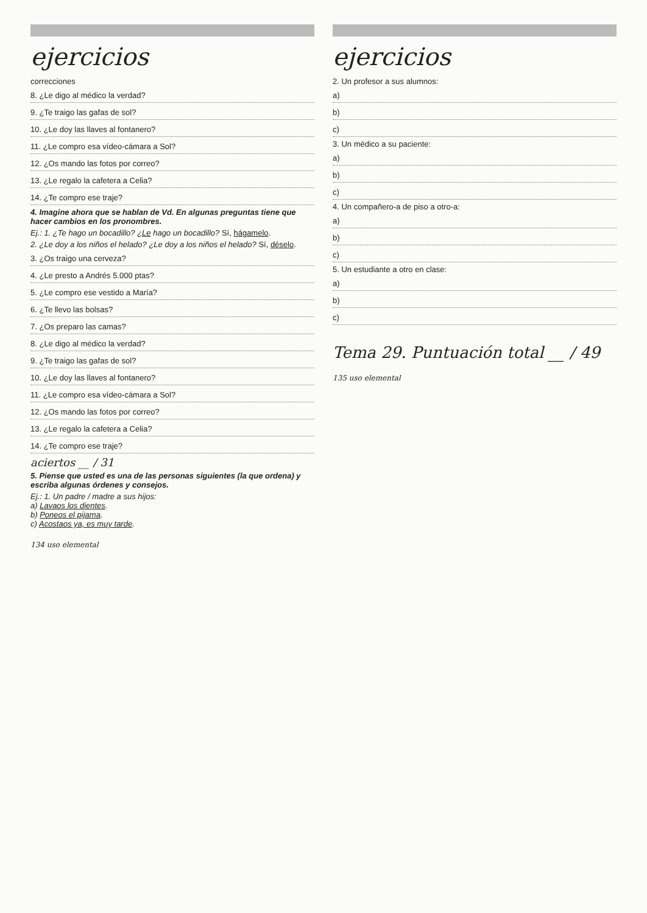ejercicios
correcciones
8. ¿Le digo al médico la verdad?
9. ¿Te traigo las gafas de sol?
10. ¿Le doy las llaves al fontanero?
11. ¿Le compro esa vídeo-cámara a Sol?
12. ¿Os mando las fotos por correo?
13. ¿Le regalo la cafetera a Celia?
14. ¿Te compro ese traje?
4. Imagine ahora que se hablan de Vd. En algunas preguntas tiene que hacer cambios en los pronombres.
Ej.: 1. ¿Te hago un bocadillo? ¿Le hago un bocadillo? Sí, hágamelo.
2. ¿Le doy a los niños el helado? ¿Le doy a los niños el helado? Sí, déselo.
3. ¿Os traigo una cerveza?
4. ¿Le presto a Andrés 5.000 ptas?
5. ¿Le compro ese vestido a María?
6. ¿Te llevo las bolsas?
7. ¿Os preparo las camas?
8. ¿Le digo al médico la verdad?
9. ¿Te traigo las gafas de sol?
10. ¿Le doy las llaves al fontanero?
11. ¿Le compro esa vídeo-cámara a Sol?
12. ¿Os mando las fotos por correo?
13. ¿Le regalo la cafetera a Celia?
14. ¿Te compro ese traje?
aciertos __ / 31
5. Piense que usted es una de las personas siguientes (la que ordena) y escriba algunas órdenes y consejos.
Ej.: 1. Un padre / madre a sus hijos:
a) Lavaos los dientes.
b) Poneos el pijama.
c) Acostaos ya, es muy tarde.
134 uso elemental
ejercicios
2. Un profesor a sus alumnos:
a)
b)
c)
3. Un médico a su paciente:
a)
b)
c)
4. Un compañero-a de piso a otro-a:
a)
b)
c)
5. Un estudiante a otro en clase:
a)
b)
c)
Tema 29. Puntuación total __ / 49
135 uso elemental